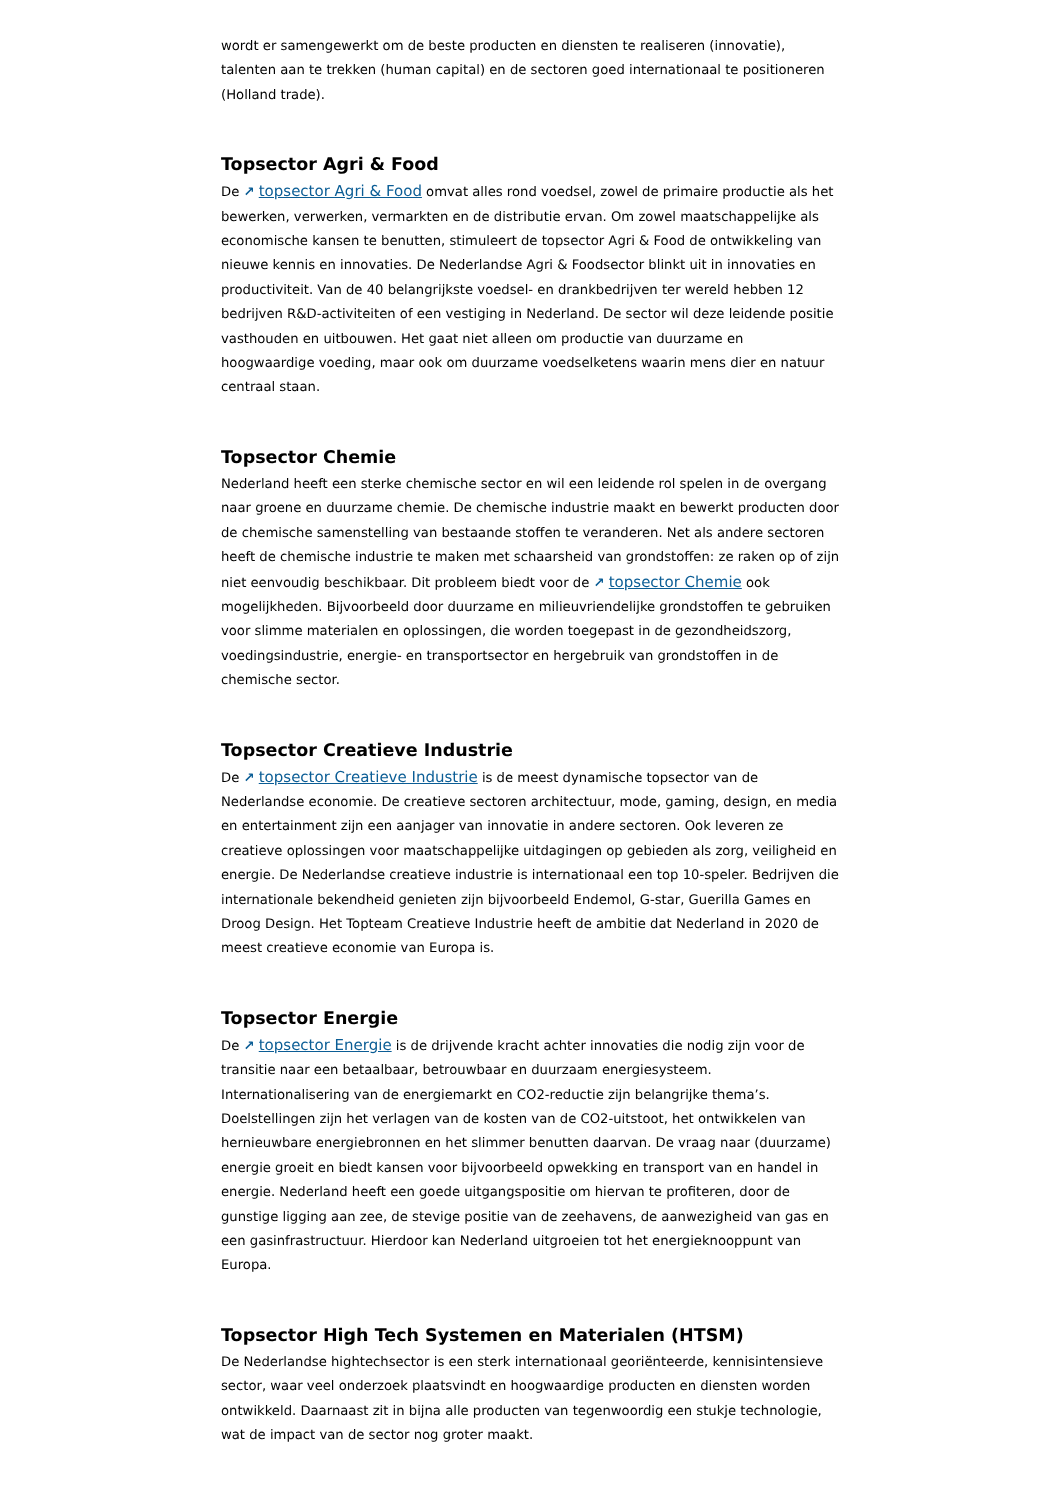wordt er samengewerkt om de beste producten en diensten te realiseren (innovatie), talenten aan te trekken (human capital) en de sectoren goed internationaal te positioneren (Holland trade).
Topsector Agri & Food
De ↗ topsector Agri & Food omvat alles rond voedsel, zowel de primaire productie als het bewerken, verwerken, vermarkten en de distributie ervan. Om zowel maatschappelijke als economische kansen te benutten, stimuleert de topsector Agri & Food de ontwikkeling van nieuwe kennis en innovaties. De Nederlandse Agri & Foodsector blinkt uit in innovaties en productiviteit. Van de 40 belangrijkste voedsel- en drankbedrijven ter wereld hebben 12 bedrijven R&D-activiteiten of een vestiging in Nederland. De sector wil deze leidende positie vasthouden en uitbouwen. Het gaat niet alleen om productie van duurzame en hoogwaardige voeding, maar ook om duurzame voedselketens waarin mens dier en natuur centraal staan.
Topsector Chemie
Nederland heeft een sterke chemische sector en wil een leidende rol spelen in de overgang naar groene en duurzame chemie. De chemische industrie maakt en bewerkt producten door de chemische samenstelling van bestaande stoffen te veranderen. Net als andere sectoren heeft de chemische industrie te maken met schaarsheid van grondstoffen: ze raken op of zijn niet eenvoudig beschikbaar. Dit probleem biedt voor de ↗ topsector Chemie ook mogelijkheden. Bijvoorbeeld door duurzame en milieuvriendelijke grondstoffen te gebruiken voor slimme materialen en oplossingen, die worden toegepast in de gezondheidszorg, voedingsindustrie, energie- en transportsector en hergebruik van grondstoffen in de chemische sector.
Topsector Creatieve Industrie
De ↗ topsector Creatieve Industrie is de meest dynamische topsector van de Nederlandse economie. De creatieve sectoren architectuur, mode, gaming, design, en media en entertainment zijn een aanjager van innovatie in andere sectoren. Ook leveren ze creatieve oplossingen voor maatschappelijke uitdagingen op gebieden als zorg, veiligheid en energie. De Nederlandse creatieve industrie is internationaal een top 10-speler. Bedrijven die internationale bekendheid genieten zijn bijvoorbeeld Endemol, G-star, Guerilla Games en Droog Design. Het Topteam Creatieve Industrie heeft de ambitie dat Nederland in 2020 de meest creatieve economie van Europa is.
Topsector Energie
De ↗ topsector Energie is de drijvende kracht achter innovaties die nodig zijn voor de transitie naar een betaalbaar, betrouwbaar en duurzaam energiesysteem. Internationalisering van de energiemarkt en CO2-reductie zijn belangrijke thema’s. Doelstellingen zijn het verlagen van de kosten van de CO2-uitstoot, het ontwikkelen van hernieuwbare energiebronnen en het slimmer benutten daarvan. De vraag naar (duurzame) energie groeit en biedt kansen voor bijvoorbeeld opwekking en transport van en handel in energie. Nederland heeft een goede uitgangspositie om hiervan te profiteren, door de gunstige ligging aan zee, de stevige positie van de zeehavens, de aanwezigheid van gas en een gasinfrastructuur. Hierdoor kan Nederland uitgroeien tot het energieknooppunt van Europa.
Topsector High Tech Systemen en Materialen (HTSM)
De Nederlandse hightechsector is een sterk internationaal georiënteerde, kennisintensieve sector, waar veel onderzoek plaatsvindt en hoogwaardige producten en diensten worden ontwikkeld. Daarnaast zit in bijna alle producten van tegenwoordig een stukje technologie, wat de impact van de sector nog groter maakt.